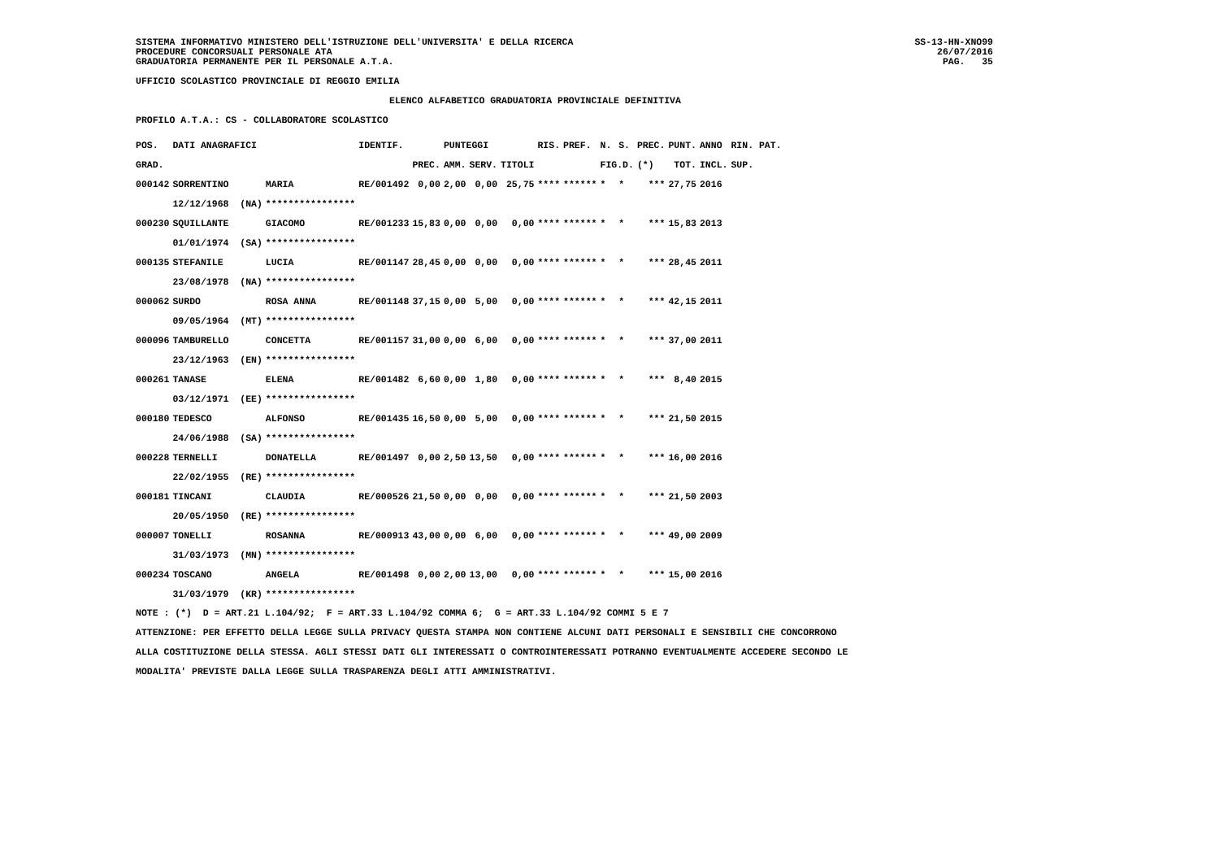SISTEMA INFORMATIVO MINISTERO DELL'ISTRUZIONE DELL'UNIVERSITA' E DELLA RICERCA
PROCEDURE CONCORSUALI PERSONALE ATA
GRADUATORIA PERMANENTE PER IL PERSONALE A.T.A.
SS-13-HN-XNO99
26/07/2016
PAG.   35
UFFICIO SCOLASTICO PROVINCIALE DI REGGIO EMILIA
ELENCO ALFABETICO GRADUATORIA PROVINCIALE DEFINITIVA
PROFILO A.T.A.: CS - COLLABORATORE SCOLASTICO
| POS. | DATI ANAGRAFICI | | IDENTIF. | | PUNTEGGI | | | RIS. | PREF. | N. | S. | PREC. | PUNT. | ANNO | RIN. PAT. |
| --- | --- | --- | --- | --- | --- | --- | --- | --- | --- | --- | --- | --- | --- | --- | --- |
| GRAD. | | | | PREC. | AMM. | SERV. | TITOLI | | | FIG.D. | | (*) | TOT. | INCL. | SUP. |
| 000142 | SORRENTINO | MARIA | RE/001492 | 0,00 | 2,00 | 0,00 | 25,75 | **** | ****** | * | * | *** | 27,75 | 2016 | |
| | 12/12/1968 (NA) | **************** | | | | | | | | | | | | | |
| 000230 | SQUILLANTE | GIACOMO | RE/001233 | 15,83 | 0,00 | 0,00 | 0,00 | **** | ****** | * | * | *** | 15,83 | 2013 | |
| | 01/01/1974 (SA) | **************** | | | | | | | | | | | | | |
| 000135 | STEFANILE | LUCIA | RE/001147 | 28,45 | 0,00 | 0,00 | 0,00 | **** | ****** | * | * | *** | 28,45 | 2011 | |
| | 23/08/1978 (NA) | **************** | | | | | | | | | | | | | |
| 000062 | SURDO | ROSA ANNA | RE/001148 | 37,15 | 0,00 | 5,00 | 0,00 | **** | ****** | * | * | *** | 42,15 | 2011 | |
| | 09/05/1964 (MT) | **************** | | | | | | | | | | | | | |
| 000096 | TAMBURELLO | CONCETTA | RE/001157 | 31,00 | 0,00 | 6,00 | 0,00 | **** | ****** | * | * | *** | 37,00 | 2011 | |
| | 23/12/1963 (EN) | **************** | | | | | | | | | | | | | |
| 000261 | TANASE | ELENA | RE/001482 | 6,60 | 0,00 | 1,80 | 0,00 | **** | ****** | * | * | *** | 8,40 | 2015 | |
| | 03/12/1971 (EE) | **************** | | | | | | | | | | | | | |
| 000180 | TEDESCO | ALFONSO | RE/001435 | 16,50 | 0,00 | 5,00 | 0,00 | **** | ****** | * | * | *** | 21,50 | 2015 | |
| | 24/06/1988 (SA) | **************** | | | | | | | | | | | | | |
| 000228 | TERNELLI | DONATELLA | RE/001497 | 0,00 | 2,50 | 13,50 | 0,00 | **** | ****** | * | * | *** | 16,00 | 2016 | |
| | 22/02/1955 (RE) | **************** | | | | | | | | | | | | | |
| 000181 | TINCANI | CLAUDIA | RE/000526 | 21,50 | 0,00 | 0,00 | 0,00 | **** | ****** | * | * | *** | 21,50 | 2003 | |
| | 20/05/1950 (RE) | **************** | | | | | | | | | | | | | |
| 000007 | TONELLI | ROSANNA | RE/000913 | 43,00 | 0,00 | 6,00 | 0,00 | **** | ****** | * | * | *** | 49,00 | 2009 | |
| | 31/03/1973 (MN) | **************** | | | | | | | | | | | | | |
| 000234 | TOSCANO | ANGELA | RE/001498 | 0,00 | 2,00 | 13,00 | 0,00 | **** | ****** | * | * | *** | 15,00 | 2016 | |
| | 31/03/1979 (KR) | **************** | | | | | | | | | | | | | |
NOTE : (*)  D = ART.21 L.104/92;  F = ART.33 L.104/92 COMMA 6;  G = ART.33 L.104/92 COMMI 5 E 7
ATTENZIONE: PER EFFETTO DELLA LEGGE SULLA PRIVACY QUESTA STAMPA NON CONTIENE ALCUNI DATI PERSONALI E SENSIBILI CHE CONCORRONO
ALLA COSTITUZIONE DELLA STESSA. AGLI STESSI DATI GLI INTERESSATI O CONTROINTERESSATI POTRANNO EVENTUALMENTE ACCEDERE SECONDO LE
MODALITA' PREVISTE DALLA LEGGE SULLA TRASPARENZA DEGLI ATTI AMMINISTRATIVI.